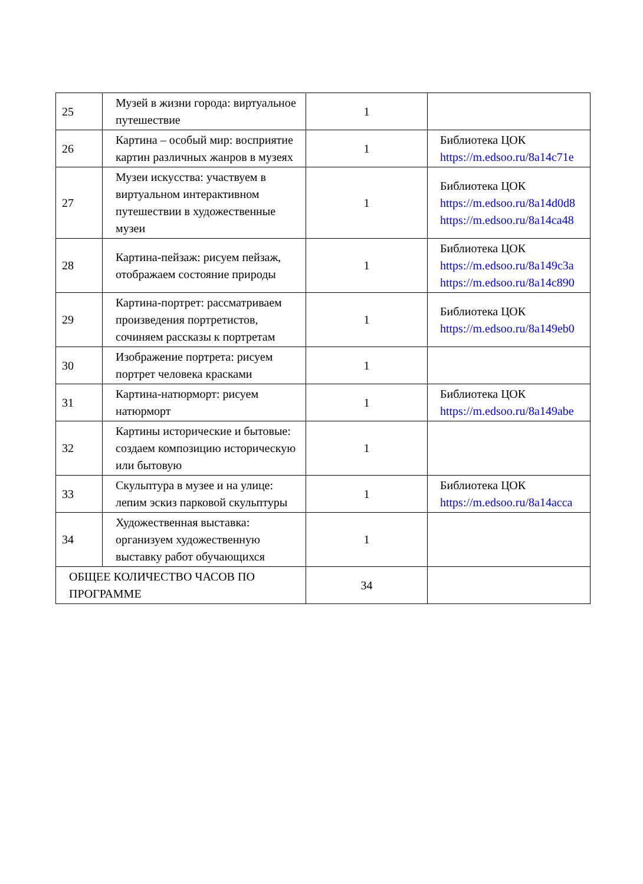| 25 | Музей в жизни города: виртуальное путешествие | 1 | |
| 26 | Картина – особый мир: восприятие картин различных жанров в музеях | 1 | Библиотека ЦОК https://m.edsoo.ru/8a14c71e |
| 27 | Музеи искусства: участвуем в виртуальном интерактивном путешествии в художественные музеи | 1 | Библиотека ЦОК https://m.edsoo.ru/8a14d0d8 https://m.edsoo.ru/8a14ca48 |
| 28 | Картина-пейзаж: рисуем пейзаж, отображаем состояние природы | 1 | Библиотека ЦОК https://m.edsoo.ru/8a149c3a https://m.edsoo.ru/8a14c890 |
| 29 | Картина-портрет: рассматриваем произведения портретистов, сочиняем рассказы к портретам | 1 | Библиотека ЦОК https://m.edsoo.ru/8a149eb0 |
| 30 | Изображение портрета: рисуем портрет человека красками | 1 | |
| 31 | Картина-натюрморт: рисуем натюрморт | 1 | Библиотека ЦОК https://m.edsoo.ru/8a149abe |
| 32 | Картины исторические и бытовые: создаем композицию историческую или бытовую | 1 | |
| 33 | Скульптура в музее и на улице: лепим эскиз парковой скульптуры | 1 | Библиотека ЦОК https://m.edsoo.ru/8a14acca |
| 34 | Художественная выставка: организуем художественную выставку работ обучающихся | 1 | |
| ОБЩЕЕ КОЛИЧЕСТВО ЧАСОВ ПО ПРОГРАММЕ | | 34 | |